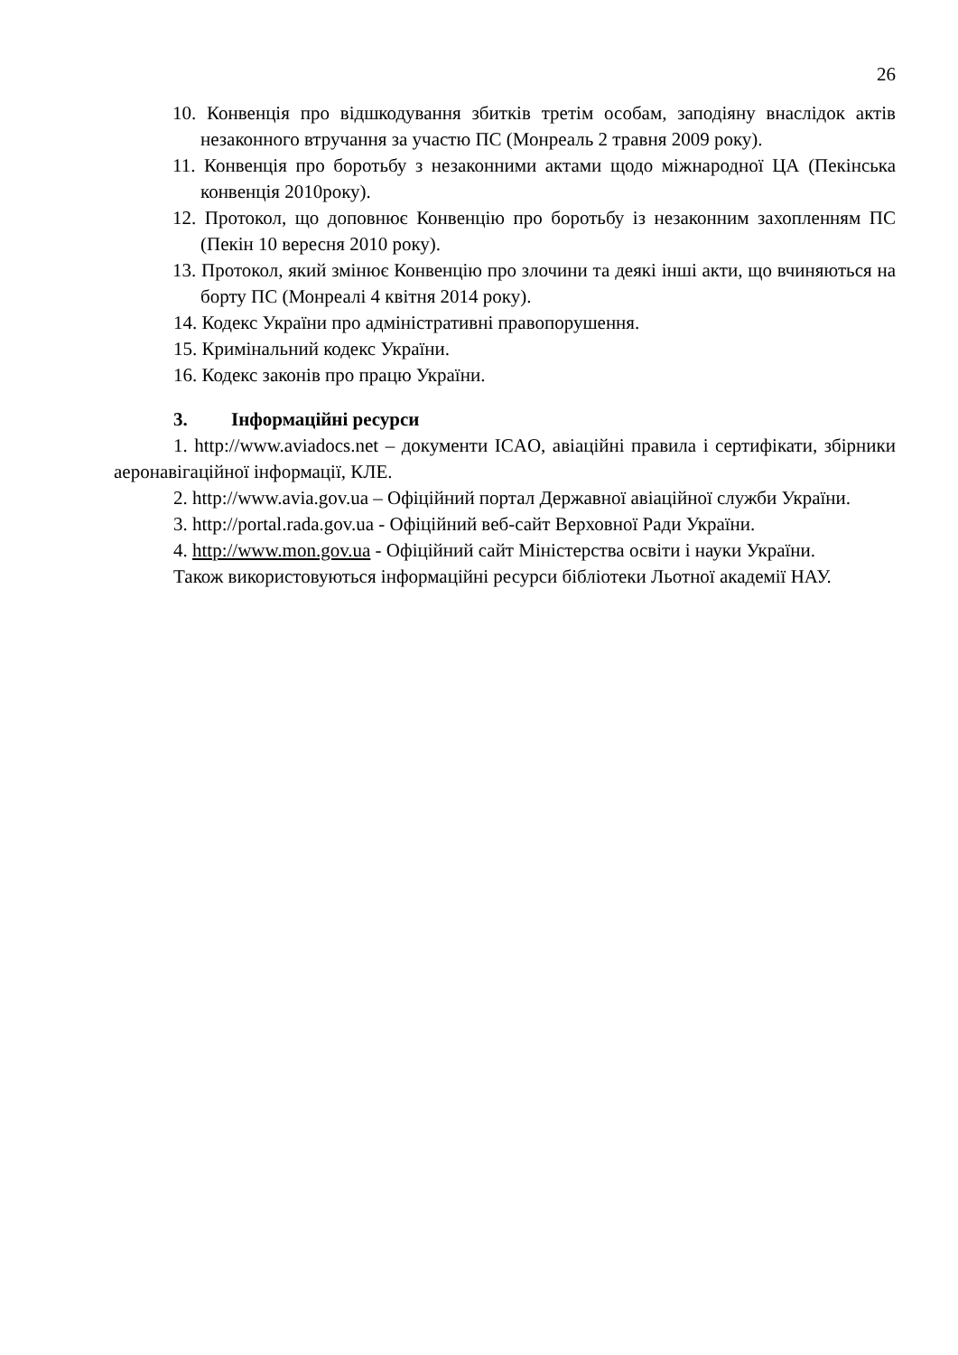26
10. Конвенція про відшкодування збитків третім особам, заподіяну внаслідок актів незаконного втручання за участю ПС (Монреаль 2 травня 2009 року).
11. Конвенція про боротьбу з незаконними актами щодо міжнародної ЦА (Пекінська конвенція 2010року).
12. Протокол, що доповнює Конвенцію про боротьбу із незаконним захопленням ПС (Пекін 10 вересня 2010 року).
13. Протокол, який змінює Конвенцію про злочини та деякі інші акти, що вчиняються на борту ПС (Монреалі 4 квітня 2014 року).
14. Кодекс України про адміністративні правопорушення.
15. Кримінальний кодекс України.
16. Кодекс законів про працю України.
3. Інформаційні ресурси
1. http://www.aviadocs.net – документи ICAO, авіаційні правила і сертифікати, збірники аеронавігаційної інформації, КЛЕ.
2. http://www.avia.gov.ua – Офіційний портал Державної авіаційної служби України.
3. http://portal.rada.gov.ua - Офіційний веб-сайт Верховної Ради України.
4. http://www.mon.gov.ua - Офіційний сайт Міністерства освіти і науки України.
Також використовуються інформаційні ресурси бібліотеки Льотної академії НАУ.